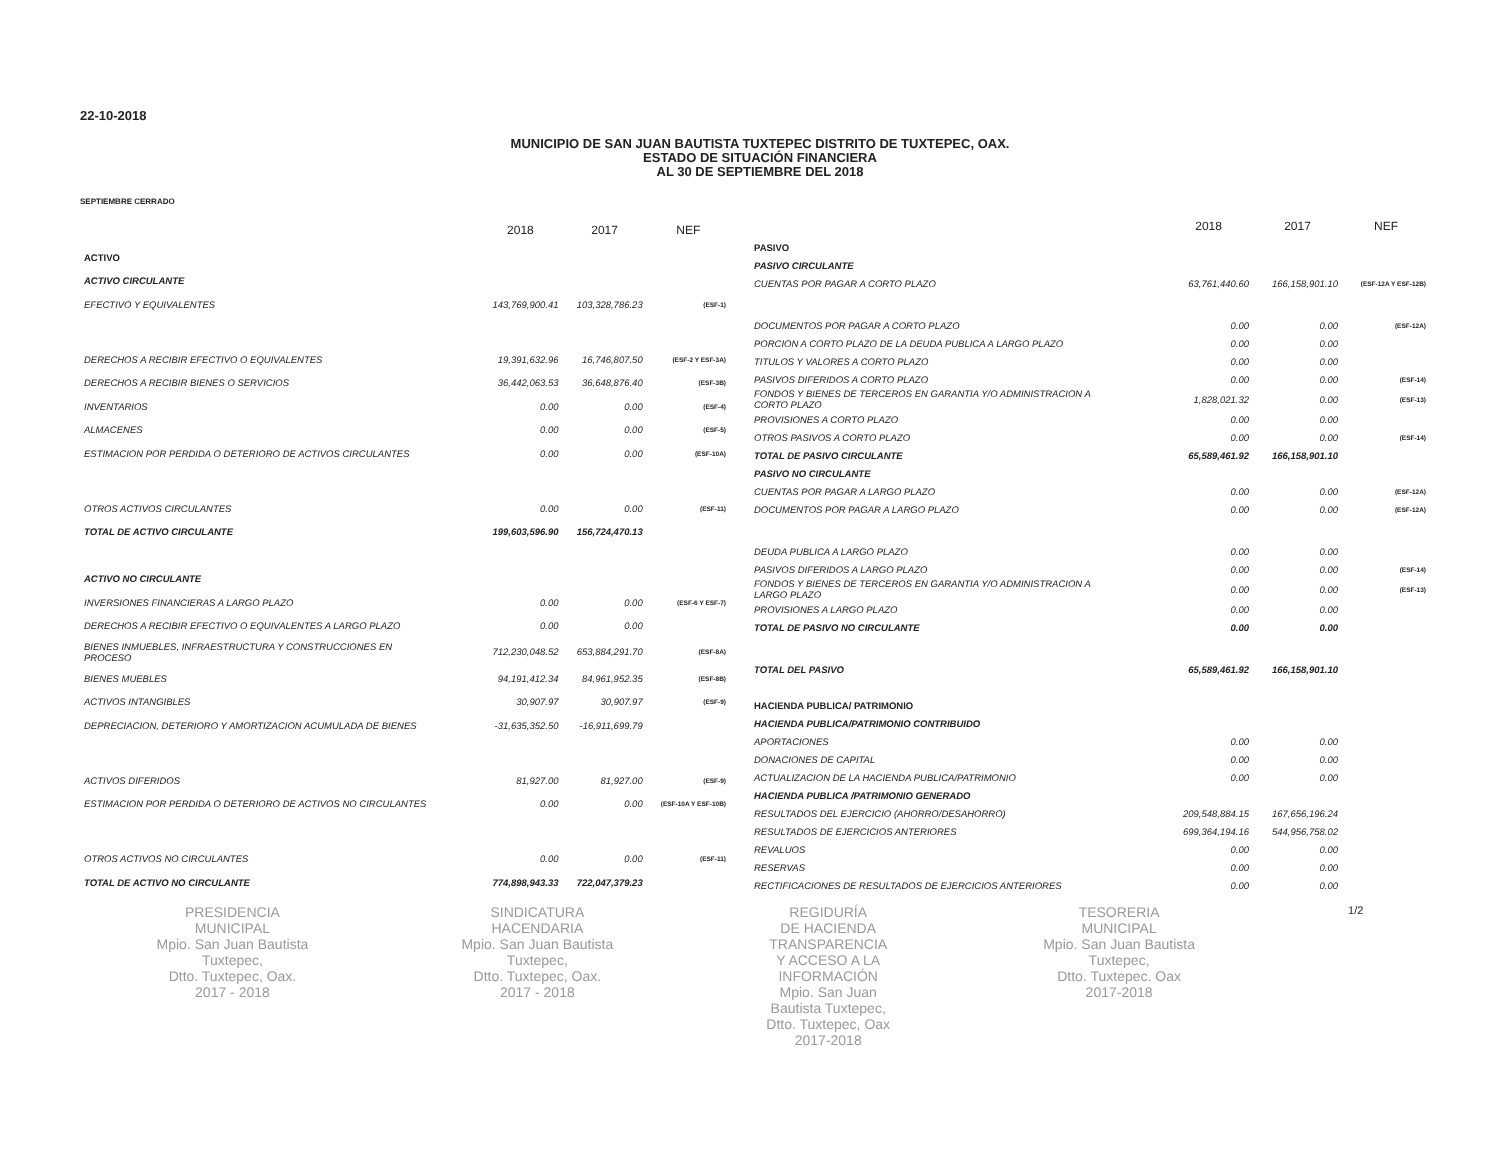22-10-2018
MUNICIPIO DE SAN JUAN BAUTISTA TUXTEPEC DISTRITO DE TUXTEPEC, OAX.
ESTADO DE SITUACIÓN FINANCIERA
AL 30 DE SEPTIEMBRE DEL 2018
SEPTIEMBRE CERRADO
| | 2018 | 2017 | NEF |
| --- | --- | --- | --- |
| ACTIVO | | | |
| ACTIVO CIRCULANTE | | | |
| EFECTIVO Y EQUIVALENTES | 143,769,900.41 | 103,328,786.23 | (ESF-1) |
| DERECHOS A RECIBIR EFECTIVO O EQUIVALENTES | 19,391,632.96 | 16,746,807.50 | (ESF-2 Y ESF-3A) |
| DERECHOS A RECIBIR BIENES O SERVICIOS | 36,442,063.53 | 36,648,876.40 | (ESF-3B) |
| INVENTARIOS | 0.00 | 0.00 | (ESF-4) |
| ALMACENES | 0.00 | 0.00 | (ESF-5) |
| ESTIMACION POR PERDIDA O DETERIORO DE ACTIVOS CIRCULANTES | 0.00 | 0.00 | (ESF-10A) |
| OTROS ACTIVOS CIRCULANTES | 0.00 | 0.00 | (ESF-11) |
| TOTAL DE ACTIVO CIRCULANTE | 199,603,596.90 | 156,724,470.13 | |
| ACTIVO NO CIRCULANTE | | | |
| INVERSIONES FINANCIERAS A LARGO PLAZO | 0.00 | 0.00 | (ESF-6 Y ESF-7) |
| DERECHOS A RECIBIR EFECTIVO O EQUIVALENTES A LARGO PLAZO | 0.00 | 0.00 | |
| BIENES INMUEBLES, INFRAESTRUCTURA Y CONSTRUCCIONES EN PROCESO | 712,230,048.52 | 653,884,291.70 | (ESF-8A) |
| BIENES MUEBLES | 94,191,412.34 | 84,961,952.35 | (ESF-8B) |
| ACTIVOS INTANGIBLES | 30,907.97 | 30,907.97 | (ESF-9) |
| DEPRECIACION, DETERIORO Y AMORTIZACION ACUMULADA DE BIENES | -31,635,352.50 | -16,911,699.79 | |
| ACTIVOS DIFERIDOS | 81,927.00 | 81,927.00 | (ESF-9) |
| ESTIMACION POR PERDIDA O DETERIORO DE ACTIVOS NO CIRCULANTES | 0.00 | 0.00 | (ESF-10A Y ESF-10B) |
| OTROS ACTIVOS NO CIRCULANTES | 0.00 | 0.00 | (ESF-11) |
| TOTAL DE ACTIVO NO CIRCULANTE | 774,898,943.33 | 722,047,379.23 | |
| | 2018 | 2017 | NEF |
| --- | --- | --- | --- |
| PASIVO | | | |
| PASIVO CIRCULANTE | | | |
| CUENTAS POR PAGAR A CORTO PLAZO | 63,761,440.60 | 166,158,901.10 | (ESF-12A Y ESF-12B) |
| DOCUMENTOS POR PAGAR A CORTO PLAZO | 0.00 | 0.00 | (ESF-12A) |
| PORCION A CORTO PLAZO DE LA DEUDA PUBLICA A LARGO PLAZO | 0.00 | 0.00 | |
| TITULOS Y VALORES A CORTO PLAZO | 0.00 | 0.00 | |
| PASIVOS DIFERIDOS A CORTO PLAZO | 0.00 | 0.00 | (ESF-14) |
| FONDOS Y BIENES DE TERCEROS EN GARANTIA Y/O ADMINISTRACION A CORTO PLAZO | 1,828,021.32 | 0.00 | (ESF-13) |
| PROVISIONES A CORTO PLAZO | 0.00 | 0.00 | |
| OTROS PASIVOS A CORTO PLAZO | 0.00 | 0.00 | (ESF-14) |
| TOTAL DE PASIVO CIRCULANTE | 65,589,461.92 | 166,158,901.10 | |
| PASIVO NO CIRCULANTE | | | |
| CUENTAS POR PAGAR A LARGO PLAZO | 0.00 | 0.00 | (ESF-12A) |
| DOCUMENTOS POR PAGAR A LARGO PLAZO | 0.00 | 0.00 | (ESF-12A) |
| DEUDA PUBLICA A LARGO PLAZO | 0.00 | 0.00 | |
| PASIVOS DIFERIDOS A LARGO PLAZO | 0.00 | 0.00 | (ESF-14) |
| FONDOS Y BIENES DE TERCEROS EN GARANTIA Y/O ADMINISTRACION A LARGO PLAZO | 0.00 | 0.00 | (ESF-13) |
| PROVISIONES A LARGO PLAZO | 0.00 | 0.00 | |
| TOTAL DE PASIVO NO CIRCULANTE | 0.00 | 0.00 | |
| TOTAL DEL PASIVO | 65,589,461.92 | 166,158,901.10 | |
| HACIENDA PUBLICA/ PATRIMONIO | | | |
| HACIENDA PUBLICA/PATRIMONIO CONTRIBUIDO | | | |
| APORTACIONES | 0.00 | 0.00 | |
| DONACIONES DE CAPITAL | 0.00 | 0.00 | |
| ACTUALIZACION DE LA HACIENDA PUBLICA/PATRIMONIO | 0.00 | 0.00 | |
| HACIENDA PUBLICA /PATRIMONIO GENERADO | | | |
| RESULTADOS DEL EJERCICIO (AHORRO/DESAHORRO) | 209,548,884.15 | 167,656,196.24 | |
| RESULTADOS DE EJERCICIOS ANTERIORES | 699,364,194.16 | 544,956,758.02 | |
| REVALUOS | 0.00 | 0.00 | |
| RESERVAS | 0.00 | 0.00 | |
| RECTIFICACIONES DE RESULTADOS DE EJERCICIOS ANTERIORES | 0.00 | 0.00 | |
PRESIDENCIA
MUNICIPAL
Mpio. San Juan Bautista
Tuxtepec,
Dtto. Tuxtepec, Oax.
2017 - 2018
SINDICATURA
HACENDARIA
Mpio. San Juan Bautista
Tuxtepec,
Dtto. Tuxtepec, Oax.
2017 - 2018
REGIDURÍA
DE HACIENDA
TRANSPARENCIA
Y ACCESO A LA
INFORMACIÓN
Mpio. San Juan
Bautista Tuxtepec,
Dtto. Tuxtepec, Oax
2017-2018
TESORERIA
MUNICIPAL
Mpio. San Juan Bautista
Tuxtepec,
Dtto. Tuxtepec. Oax
2017-2018
1/2